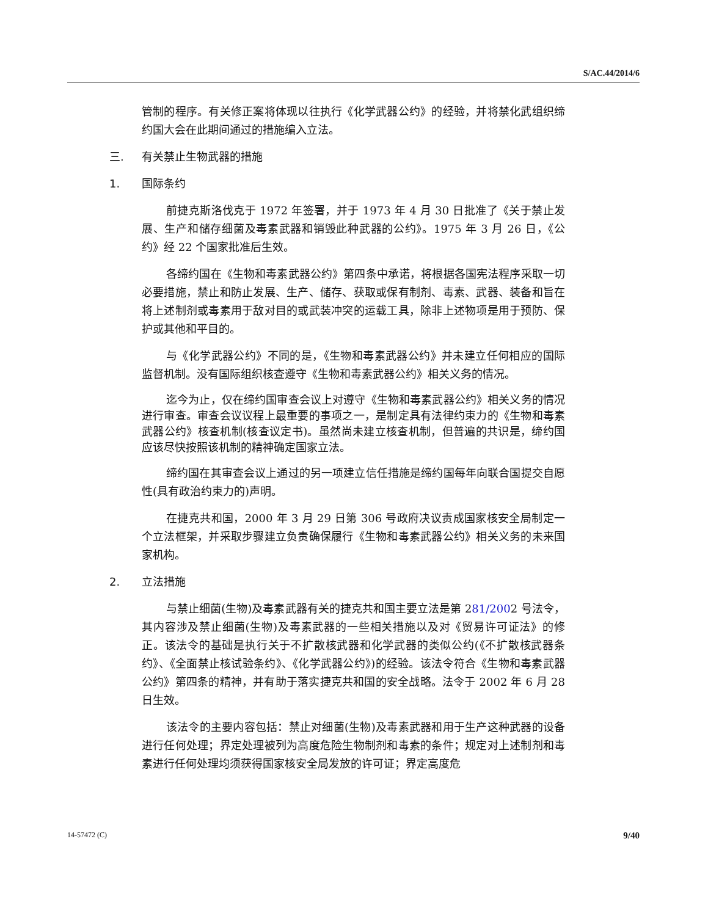S/AC.44/2014/6
管制的程序。有关修正案将体现以往执行《化学武器公约》的经验，并将禁化武组织缔约国大会在此期间通过的措施编入立法。
三. 有关禁止生物武器的措施
1. 国际条约
前捷克斯洛伐克于 1972 年签署，并于 1973 年 4 月 30 日批准了《关于禁止发展、生产和储存细菌及毒素武器和销毁此种武器的公约》。1975 年 3 月 26 日，《公约》经 22 个国家批准后生效。
各缔约国在《生物和毒素武器公约》第四条中承诺，将根据各国宪法程序采取一切必要措施，禁止和防止发展、生产、储存、获取或保有制剂、毒素、武器、装备和旨在将上述制剂或毒素用于敌对目的或武装冲突的运载工具，除非上述物项是用于预防、保护或其他和平目的。
与《化学武器公约》不同的是，《生物和毒素武器公约》并未建立任何相应的国际监督机制。没有国际组织核查遵守《生物和毒素武器公约》相关义务的情况。
迄今为止，仅在缔约国审查会议上对遵守《生物和毒素武器公约》相关义务的情况进行审查。审查会议议程上最重要的事项之一，是制定具有法律约束力的《生物和毒素武器公约》核查机制(核查议定书)。虽然尚未建立核查机制，但普遍的共识是，缔约国应该尽快按照该机制的精神确定国家立法。
缔约国在其审查会议上通过的另一项建立信任措施是缔约国每年向联合国提交自愿性(具有政治约束力的)声明。
在捷克共和国，2000 年 3 月 29 日第 306 号政府决议责成国家核安全局制定一个立法框架，并采取步骤建立负责确保履行《生物和毒素武器公约》相关义务的未来国家机构。
2. 立法措施
与禁止细菌(生物)及毒素武器有关的捷克共和国主要立法是第 281/2002 号法令，其内容涉及禁止细菌(生物)及毒素武器的一些相关措施以及对《贸易许可证法》的修正。该法令的基础是执行关于不扩散核武器和化学武器的类似公约(《不扩散核武器条约》、《全面禁止核试验条约》、《化学武器公约》)的经验。该法令符合《生物和毒素武器公约》第四条的精神，并有助于落实捷克共和国的安全战略。法令于 2002 年 6 月 28 日生效。
该法令的主要内容包括：禁止对细菌(生物)及毒素武器和用于生产这种武器的设备进行任何处理；界定处理被列为高度危险生物制剂和毒素的条件；规定对上述制剂和毒素进行任何处理均须获得国家核安全局发放的许可证；界定高度危
14-57472 (C) 9/40